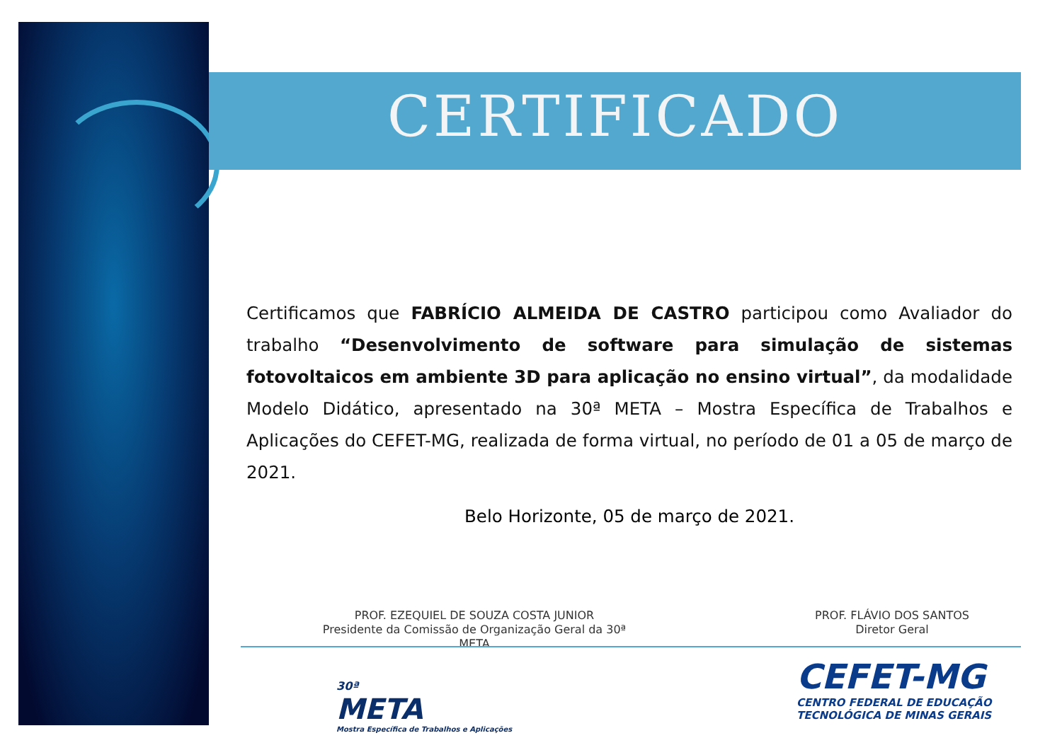CERTIFICADO
Certificamos que FABRÍCIO ALMEIDA DE CASTRO participou como Avaliador do trabalho “Desenvolvimento de software para simulação de sistemas fotovoltaicos em ambiente 3D para aplicação no ensino virtual”, da modalidade Modelo Didático, apresentado na 30ª META – Mostra Específica de Trabalhos e Aplicações do CEFET-MG, realizada de forma virtual, no período de 01 a 05 de março de 2021.
Belo Horizonte, 05 de março de 2021.
PROF. EZEQUIEL DE SOUZA COSTA JUNIOR
Presidente da Comissão de Organização Geral da 30ª META
PROF. FLÁVIO DOS SANTOS
Diretor Geral
30ª
META
Mostra Específica de Trabalhos e Aplicações
CEFET-MG
CENTRO FEDERAL DE EDUCAÇÃO
TECNOLÓGICA DE MINAS GERAIS